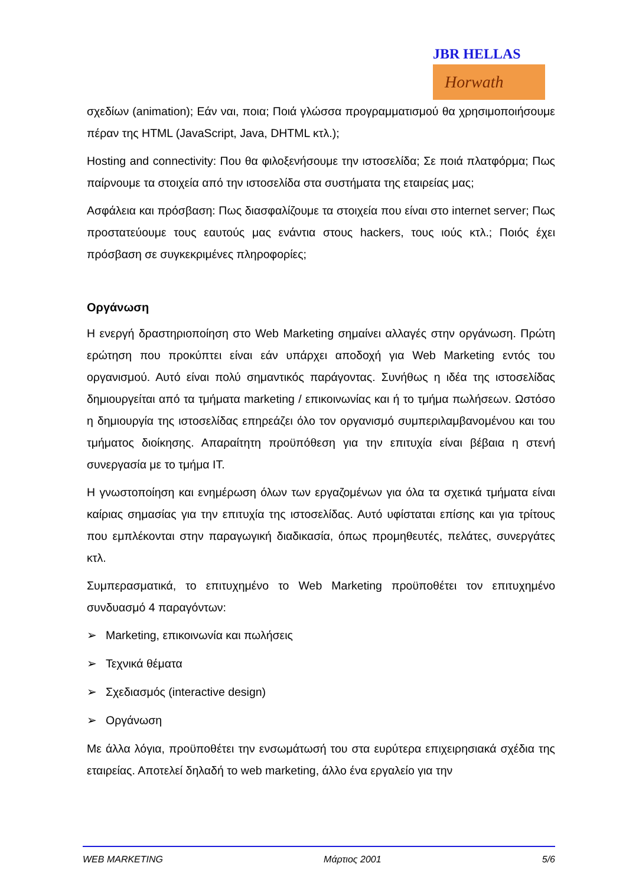JBR HELLAS
Horwath
σχεδίων (animation); Εάν ναι, ποια; Ποιά γλώσσα προγραμματισμού θα χρησιμοποιήσουμε πέραν της HTML (JavaScript, Java, DHTML κτλ.);
Hosting and connectivity: Που θα φιλοξενήσουμε την ιστοσελίδα; Σε ποιά πλατφόρμα; Πως παίρνουμε τα στοιχεία από την ιστοσελίδα στα συστήματα της εταιρείας μας;
Ασφάλεια και πρόσβαση: Πως διασφαλίζουμε τα στοιχεία που είναι στο internet server; Πως προστατεύουμε τους εαυτούς μας ενάντια στους hackers, τους ιούς κτλ.; Ποιός έχει πρόσβαση σε συγκεκριμένες πληροφορίες;
Οργάνωση
Η ενεργή δραστηριοποίηση στο Web Marketing σημαίνει αλλαγές στην οργάνωση. Πρώτη ερώτηση που προκύπτει είναι εάν υπάρχει αποδοχή για Web Marketing εντός του οργανισμού. Αυτό είναι πολύ σημαντικός παράγοντας. Συνήθως η ιδέα της ιστοσελίδας δημιουργείται από τα τμήματα marketing / επικοινωνίας και ή το τμήμα πωλήσεων. Ωστόσο η δημιουργία της ιστοσελίδας επηρεάζει όλο τον οργανισμό συμπεριλαμβανομένου και του τμήματος διοίκησης. Απαραίτητη προϋπόθεση για την επιτυχία είναι βέβαια η στενή συνεργασία με το τμήμα IT.
Η γνωστοποίηση και ενημέρωση όλων των εργαζομένων για όλα τα σχετικά τμήματα είναι καίριας σημασίας για την επιτυχία της ιστοσελίδας. Αυτό υφίσταται επίσης και για τρίτους που εμπλέκονται στην παραγωγική διαδικασία, όπως προμηθευτές, πελάτες, συνεργάτες κτλ.
Συμπερασματικά, το επιτυχημένο το Web Marketing προϋποθέτει τον επιτυχημένο συνδυασμό 4 παραγόντων:
➢ Marketing, επικοινωνία και πωλήσεις
➢ Τεχνικά θέματα
➢ Σχεδιασμός (interactive design)
➢ Οργάνωση
Με άλλα λόγια, προϋποθέτει την ενσωμάτωσή του στα ευρύτερα επιχειρησιακά σχέδια της εταιρείας. Αποτελεί δηλαδή το web marketing, άλλο ένα εργαλείο για την
WEB MARKETING Μάρτιος 2001 5/6